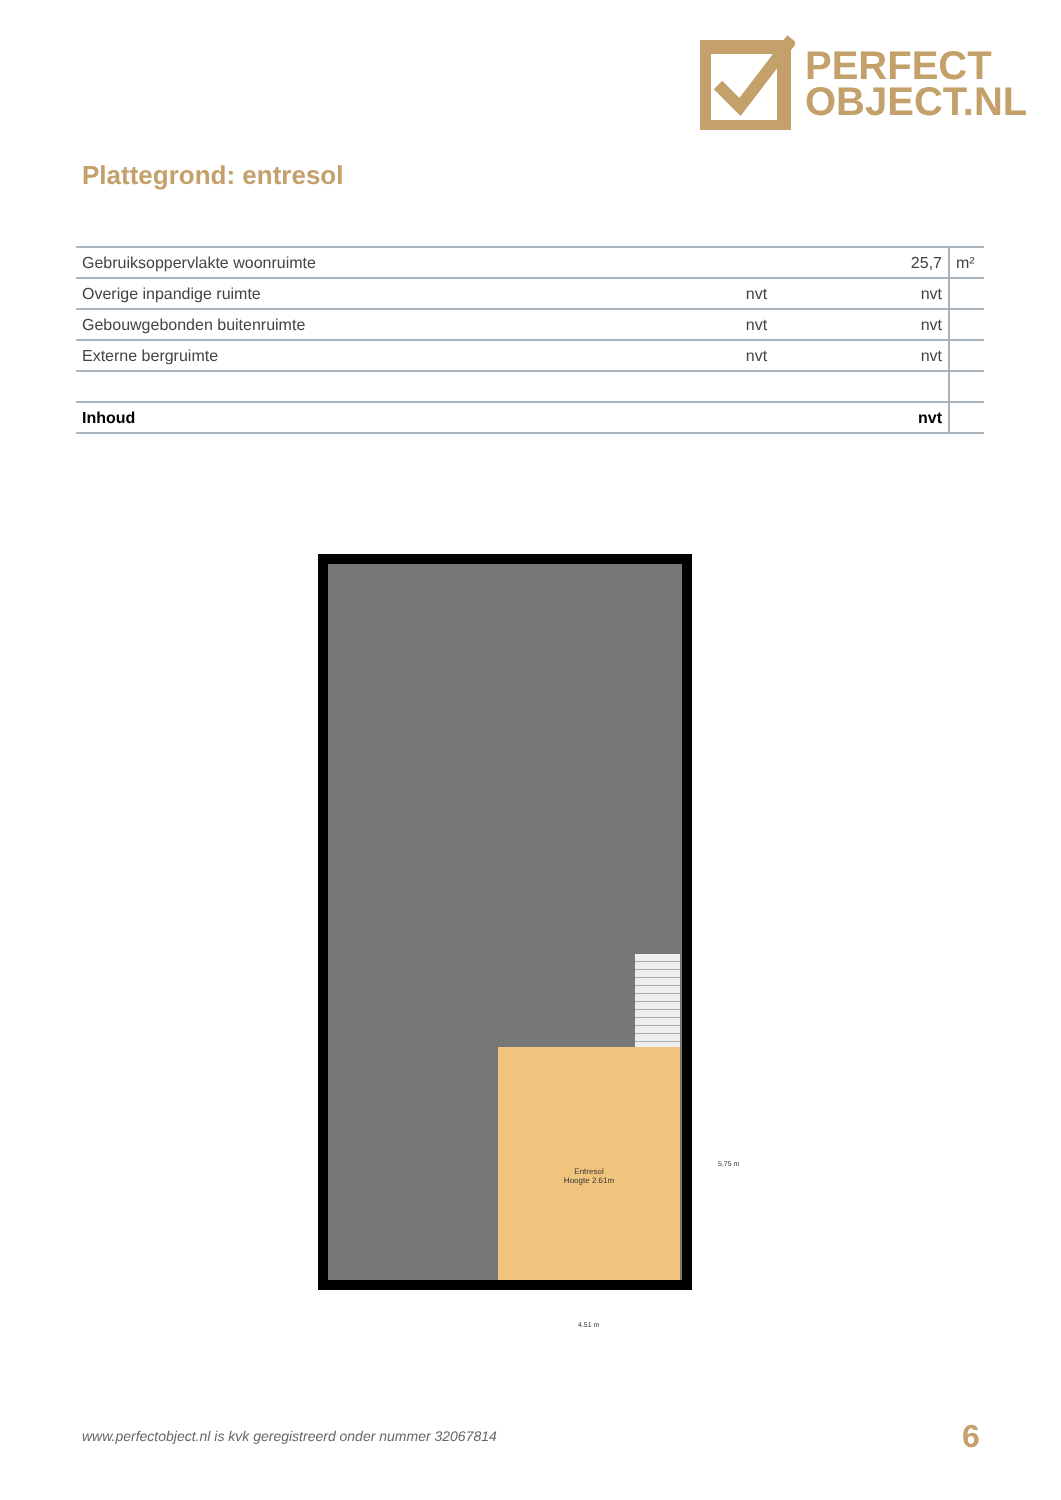PERFECT
OBJECT.NL
Plattegrond: entresol
| Gebruiksoppervlakte woonruimte | | 25,7 | m² |
| Overige inpandige ruimte | nvt | nvt | |
| Gebouwgebonden buitenruimte | nvt | nvt | |
| Externe bergruimte | nvt | nvt | |
| Inhoud | | nvt | |
Entresol
Hoogte 2.61m
5.75 m
4.51 m
www.perfectobject.nl is kvk geregistreerd onder nummer 32067814
6